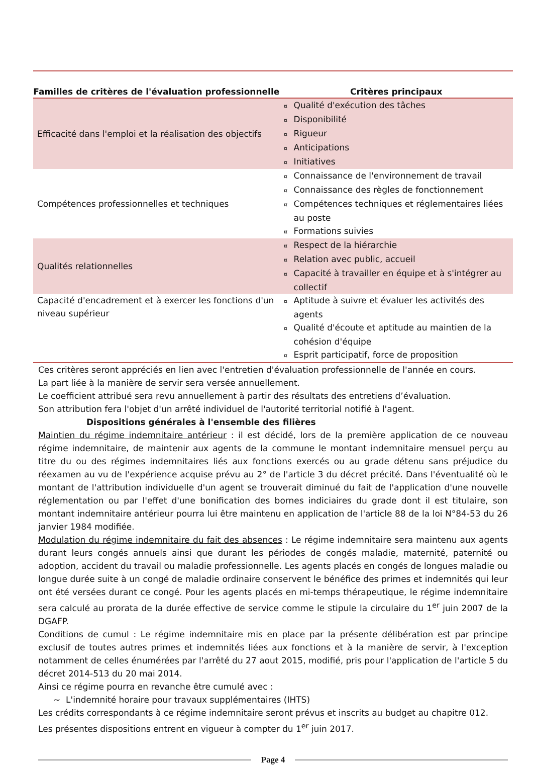| Familles de critères de l'évaluation professionnelle | Critères principaux |
| --- | --- |
| Efficacité dans l'emploi et la réalisation des objectifs | ¤ Qualité d'exécution des tâches ¤ Disponibilité ¤ Rigueur ¤ Anticipations ¤ Initiatives |
| Compétences professionnelles et techniques | ¤ Connaissance de l'environnement de travail ¤ Connaissance des règles de fonctionnement ¤ Compétences techniques et réglementaires liées au poste ¤ Formations suivies |
| Qualités relationnelles | ¤ Respect de la hiérarchie ¤ Relation avec public, accueil ¤ Capacité à travailler en équipe et à s'intégrer au collectif |
| Capacité d'encadrement et à exercer les fonctions d'un niveau supérieur | ¤ Aptitude à suivre et évaluer les activités des agents ¤ Qualité d'écoute et aptitude au maintien de la cohésion d'équipe ¤ Esprit participatif, force de proposition |
Ces critères seront appréciés en lien avec l'entretien d'évaluation professionnelle de l'année en cours.
La part liée à la manière de servir sera versée annuellement.
Le coefficient attribué sera revu annuellement à partir des résultats des entretiens d’évaluation.
Son attribution fera l'objet d'un arrêté individuel de l'autorité territorial notifié à l'agent.
Dispositions générales à l'ensemble des filières
Maintien du régime indemnitaire antérieur : il est décidé, lors de la première application de ce nouveau régime indemnitaire, de maintenir aux agents de la commune le montant indemnitaire mensuel perçu au titre du ou des régimes indemnitaires liés aux fonctions exercés ou au grade détenu sans préjudice du réexamen au vu de l'expérience acquise prévu au 2° de l'article 3 du décret précité. Dans l'éventualité où le montant de l'attribution individuelle d'un agent se trouverait diminué du fait de l'application d'une nouvelle réglementation ou par l'effet d'une bonification des bornes indiciaires du grade dont il est titulaire, son montant indemnitaire antérieur pourra lui être maintenu en application de l'article 88 de la loi N°84-53 du 26 janvier 1984 modifiée.
Modulation du régime indemnitaire du fait des absences : Le régime indemnitaire sera maintenu aux agents durant leurs congés annuels ainsi que durant les périodes de congés maladie, maternité, paternité ou adoption, accident du travail ou maladie professionnelle. Les agents placés en congés de longues maladie ou longue durée suite à un congé de maladie ordinaire conservent le bénéfice des primes et indemnités qui leur ont été versées durant ce congé. Pour les agents placés en mi-temps thérapeutique, le régime indemnitaire sera calculé au prorata de la durée effective de service comme le stipule la circulaire du 1<sup>er</sup> juin 2007 de la DGAFP.
Conditions de cumul : Le régime indemnitaire mis en place par la présente délibération est par principe exclusif de toutes autres primes et indemnités liées aux fonctions et à la manière de servir, à l'exception notamment de celles énumérées par l'arrêté du 27 aout 2015, modifié, pris pour l'application de l'article 5 du décret 2014-513 du 20 mai 2014.
Ainsi ce régime pourra en revanche être cumulé avec :
~ L'indemnité horaire pour travaux supplémentaires (IHTS)
Les crédits correspondants à ce régime indemnitaire seront prévus et inscrits au budget au chapitre 012.
Les présentes dispositions entrent en vigueur à compter du 1<sup>er</sup> juin 2017.
Page 4